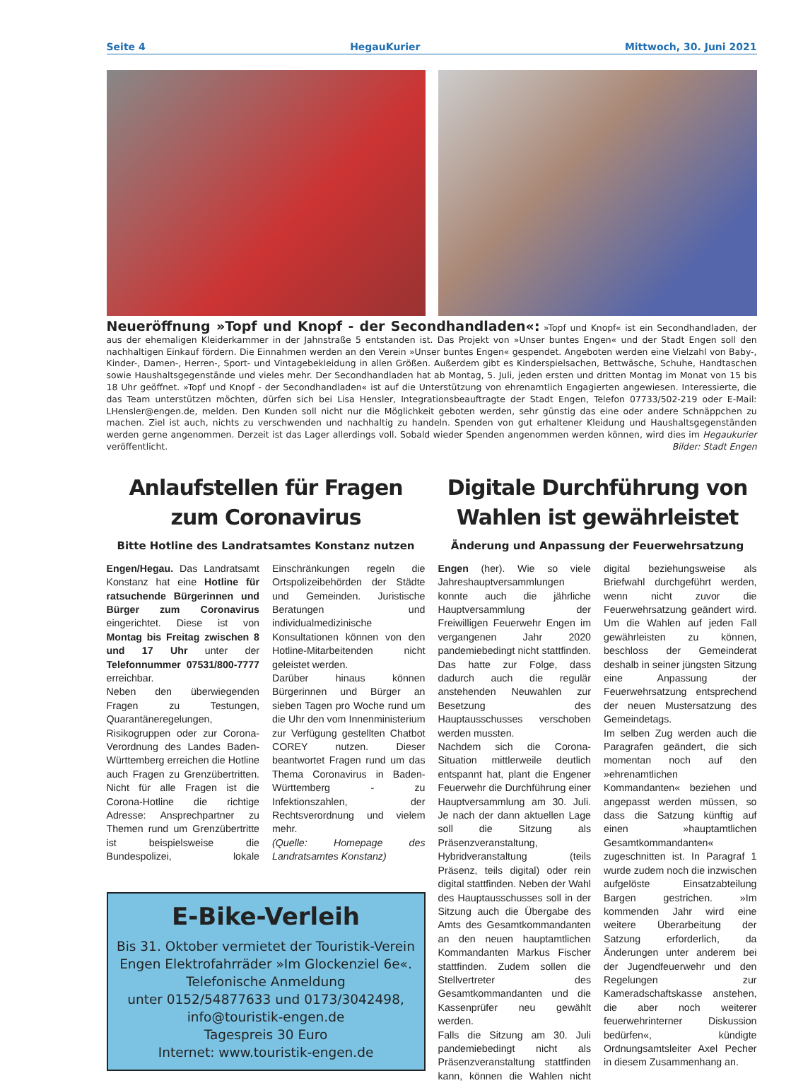Seite 4 HegauKurier Mittwoch, 30. Juni 2021
Neueröffnung »Topf und Knopf - der Secondhandladen«: »Topf und Knopf« ist ein Secondhandladen, der aus der ehemaligen Kleiderkammer in der Jahnstraße 5 entstanden ist. Das Projekt von »Unser buntes Engen« und der Stadt Engen soll den nachhaltigen Einkauf fördern. Die Einnahmen werden an den Verein »Unser buntes Engen« gespendet. Angeboten werden eine Vielzahl von Baby-, Kinder-, Damen-, Herren-, Sport- und Vintagebekleidung in allen Größen. Außerdem gibt es Kinderspielsachen, Bettwäsche, Schuhe, Handtaschen sowie Haushaltsgegenstände und vieles mehr. Der Secondhandladen hat ab Montag, 5. Juli, jeden ersten und dritten Montag im Monat von 15 bis 18 Uhr geöffnet. »Topf und Knopf - der Secondhandladen« ist auf die Unterstützung von ehrenamtlich Engagierten angewiesen. Interessierte, die das Team unterstützen möchten, dürfen sich bei Lisa Hensler, Integrationsbeauftragte der Stadt Engen, Telefon 07733/502-219 oder E-Mail: LHensler@engen.de, melden. Den Kunden soll nicht nur die Möglichkeit geboten werden, sehr günstig das eine oder andere Schnäppchen zu machen. Ziel ist auch, nichts zu verschwenden und nachhaltig zu handeln. Spenden von gut erhaltener Kleidung und Haushaltsgegenständen werden gerne angenommen. Derzeit ist das Lager allerdings voll. Sobald wieder Spenden angenommen werden können, wird dies im Hegaukurier veröffentlicht. Bilder: Stadt Engen
Anlaufstellen für Fragen zum Coronavirus
Bitte Hotline des Landratsamtes Konstanz nutzen
Engen/Hegau. Das Landratsamt Konstanz hat eine Hotline für ratsuchende Bürgerinnen und Bürger zum Coronavirus eingerichtet. Diese ist von Montag bis Freitag zwischen 8 und 17 Uhr unter der Telefonnummer 07531/800-7777 erreichbar.
Neben den überwiegenden Fragen zu Testungen, Quarantäneregelungen, Risikogruppen oder zur Corona-Verordnung des Landes Baden-Württemberg erreichen die Hotline auch Fragen zu Grenzübertritten. Nicht für alle Fragen ist die Corona-Hotline die richtige Adresse: Ansprechpartner zu Themen rund um Grenzübertritte ist beispielsweise die Bundespolizei, lokale Einschränkungen regeln die Ortspolizeibehörden der Städte und Gemeinden. Juristische Beratungen und individualmedizinische Konsultationen können von den Hotline-Mitarbeitenden nicht geleistet werden.
Darüber hinaus können Bürgerinnen und Bürger an sieben Tagen pro Woche rund um die Uhr den vom Innenministerium zur Verfügung gestellten Chatbot COREY nutzen. Dieser beantwortet Fragen rund um das Thema Coronavirus in Baden-Württemberg - zu Infektionszahlen, der Rechtsverordnung und vielem mehr.
(Quelle: Homepage des Landratsamtes Konstanz)
E-Bike-Verleih
Bis 31. Oktober vermietet der Touristik-Verein Engen Elektrofahrräder »Im Glockenziel 6e«. Telefonische Anmeldung
unter 0152/54877633 und 0173/3042498,
info@touristik-engen.de
Tagespreis 30 Euro
Internet: www.touristik-engen.de
Digitale Durchführung von Wahlen ist gewährleistet
Änderung und Anpassung der Feuerwehrsatzung
Engen (her). Wie so viele Jahreshauptversammlungen konnte auch die jährliche Hauptversammlung der Freiwilligen Feuerwehr Engen im vergangenen Jahr 2020 pandemiebedingt nicht stattfinden. Das hatte zur Folge, dass dadurch auch die regulär anstehenden Neuwahlen zur Besetzung des Hauptausschusses verschoben werden mussten.
Nachdem sich die Corona-Situation mittlerweile deutlich entspannt hat, plant die Engener Feuerwehr die Durchführung einer Hauptversammlung am 30. Juli. Je nach der dann aktuellen Lage soll die Sitzung als Präsenzveranstaltung, Hybridveranstaltung (teils Präsenz, teils digital) oder rein digital stattfinden. Neben der Wahl des Hauptausschusses soll in der Sitzung auch die Übergabe des Amts des Gesamtkommandanten an den neuen hauptamtlichen Kommandanten Markus Fischer stattfinden. Zudem sollen die Stellvertreter des Gesamtkommandanten und die Kassenprüfer neu gewählt werden.
Falls die Sitzung am 30. Juli pandemiebedingt nicht als Präsenzveranstaltung stattfinden kann, können die Wahlen nicht digital beziehungsweise als Briefwahl durchgeführt werden, wenn nicht zuvor die Feuerwehrsatzung geändert wird. Um die Wahlen auf jeden Fall gewährleisten zu können, beschloss der Gemeinderat deshalb in seiner jüngsten Sitzung eine Anpassung der Feuerwehrsatzung entsprechend der neuen Mustersatzung des Gemeindetags.
Im selben Zug werden auch die Paragrafen geändert, die sich momentan noch auf den »ehrenamtlichen Kommandanten« beziehen und angepasst werden müssen, so dass die Satzung künftig auf einen »hauptamtlichen Gesamtkommandanten« zugeschnitten ist. In Paragraf 1 wurde zudem noch die inzwischen aufgelöste Einsatzabteilung Bargen gestrichen. »Im kommenden Jahr wird eine weitere Überarbeitung der Satzung erforderlich, da Änderungen unter anderem bei der Jugendfeuerwehr und den Regelungen zur Kameradschaftskasse anstehen, die aber noch weiterer feuerwehrinterner Diskussion bedürfen«, kündigte Ordnungsamtsleiter Axel Pecher in diesem Zusammenhang an.